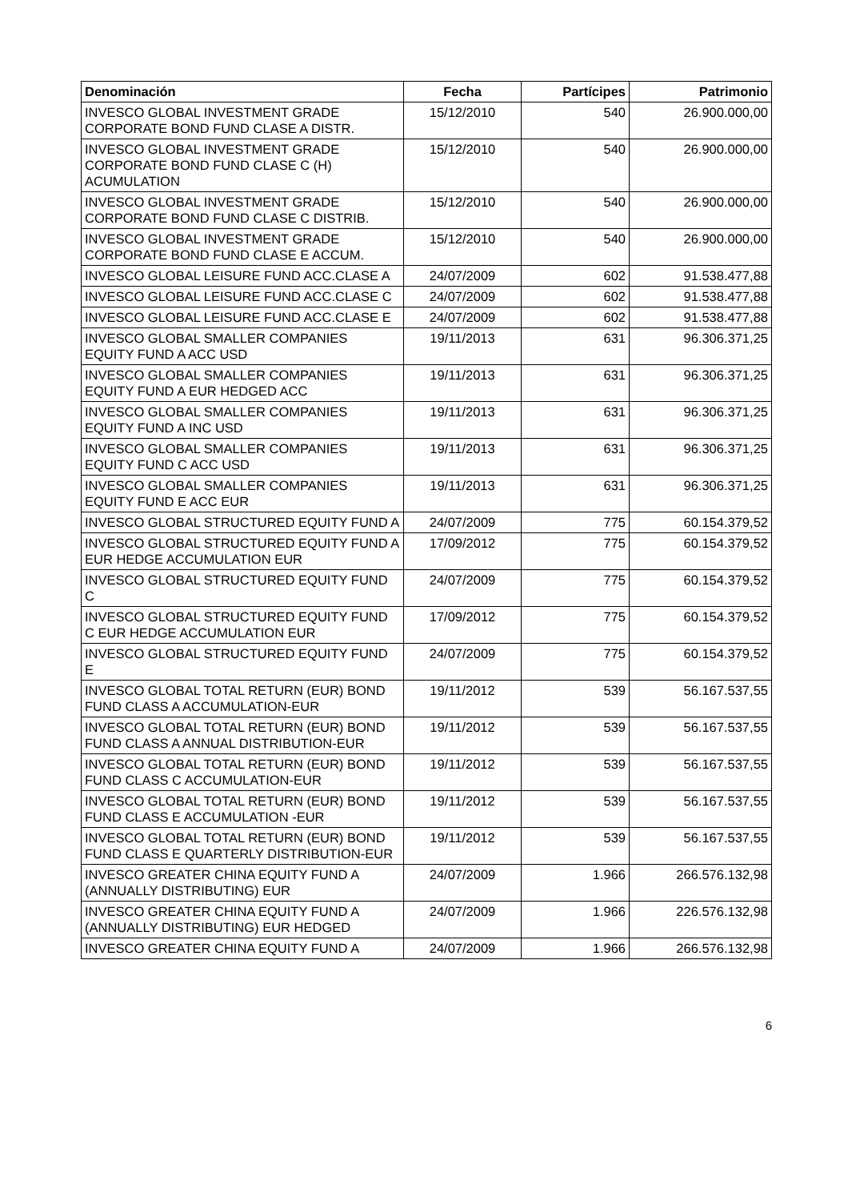| Denominación | Fecha | Partícipes | Patrimonio |
| --- | --- | --- | --- |
| INVESCO GLOBAL INVESTMENT GRADE CORPORATE BOND FUND CLASE A DISTR. | 15/12/2010 | 540 | 26.900.000,00 |
| INVESCO GLOBAL INVESTMENT GRADE CORPORATE BOND FUND CLASE C (H) ACUMULATION | 15/12/2010 | 540 | 26.900.000,00 |
| INVESCO GLOBAL INVESTMENT GRADE CORPORATE BOND FUND CLASE C DISTRIB. | 15/12/2010 | 540 | 26.900.000,00 |
| INVESCO GLOBAL INVESTMENT GRADE CORPORATE BOND FUND CLASE E ACCUM. | 15/12/2010 | 540 | 26.900.000,00 |
| INVESCO GLOBAL LEISURE FUND ACC.CLASE A | 24/07/2009 | 602 | 91.538.477,88 |
| INVESCO GLOBAL LEISURE FUND ACC.CLASE C | 24/07/2009 | 602 | 91.538.477,88 |
| INVESCO GLOBAL LEISURE FUND ACC.CLASE E | 24/07/2009 | 602 | 91.538.477,88 |
| INVESCO GLOBAL SMALLER COMPANIES EQUITY FUND A ACC USD | 19/11/2013 | 631 | 96.306.371,25 |
| INVESCO GLOBAL SMALLER COMPANIES EQUITY FUND A EUR HEDGED ACC | 19/11/2013 | 631 | 96.306.371,25 |
| INVESCO GLOBAL SMALLER COMPANIES EQUITY FUND A INC USD | 19/11/2013 | 631 | 96.306.371,25 |
| INVESCO GLOBAL SMALLER COMPANIES EQUITY FUND C ACC USD | 19/11/2013 | 631 | 96.306.371,25 |
| INVESCO GLOBAL SMALLER COMPANIES EQUITY FUND E ACC EUR | 19/11/2013 | 631 | 96.306.371,25 |
| INVESCO GLOBAL STRUCTURED EQUITY FUND A | 24/07/2009 | 775 | 60.154.379,52 |
| INVESCO GLOBAL STRUCTURED EQUITY FUND A EUR HEDGE ACCUMULATION EUR | 17/09/2012 | 775 | 60.154.379,52 |
| INVESCO GLOBAL STRUCTURED EQUITY FUND C | 24/07/2009 | 775 | 60.154.379,52 |
| INVESCO GLOBAL STRUCTURED EQUITY FUND C EUR HEDGE ACCUMULATION EUR | 17/09/2012 | 775 | 60.154.379,52 |
| INVESCO GLOBAL STRUCTURED EQUITY FUND E | 24/07/2009 | 775 | 60.154.379,52 |
| INVESCO GLOBAL TOTAL RETURN (EUR) BOND FUND CLASS A ACCUMULATION-EUR | 19/11/2012 | 539 | 56.167.537,55 |
| INVESCO GLOBAL TOTAL RETURN (EUR) BOND FUND CLASS A ANNUAL DISTRIBUTION-EUR | 19/11/2012 | 539 | 56.167.537,55 |
| INVESCO GLOBAL TOTAL RETURN (EUR) BOND FUND CLASS C ACCUMULATION-EUR | 19/11/2012 | 539 | 56.167.537,55 |
| INVESCO GLOBAL TOTAL RETURN (EUR) BOND FUND CLASS E ACCUMULATION -EUR | 19/11/2012 | 539 | 56.167.537,55 |
| INVESCO GLOBAL TOTAL RETURN (EUR) BOND FUND CLASS E QUARTERLY DISTRIBUTION-EUR | 19/11/2012 | 539 | 56.167.537,55 |
| INVESCO GREATER CHINA EQUITY FUND A (ANNUALLY DISTRIBUTING) EUR | 24/07/2009 | 1.966 | 266.576.132,98 |
| INVESCO GREATER CHINA EQUITY FUND A (ANNUALLY DISTRIBUTING) EUR HEDGED | 24/07/2009 | 1.966 | 226.576.132,98 |
| INVESCO GREATER CHINA EQUITY FUND A | 24/07/2009 | 1.966 | 266.576.132,98 |
6